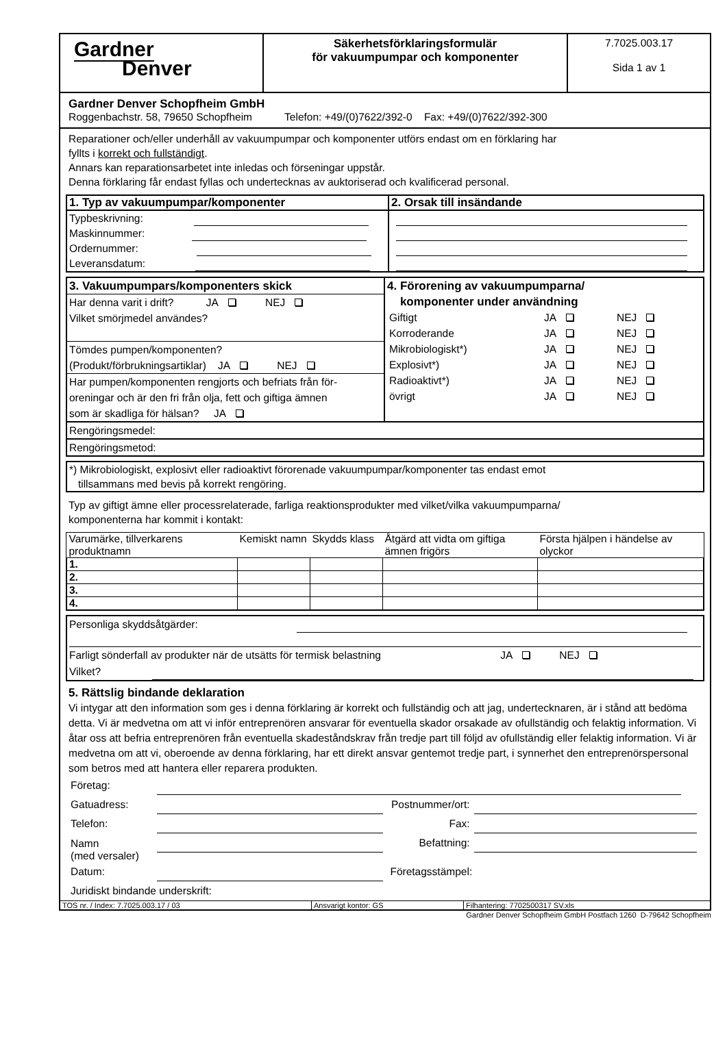| Gardner Denver | Säkerhetsförklaringsformulär för vakuumpumpar och komponenter | 7.7025.003.17 Sida 1 av 1 |
Gardner Denver Schopfheim GmbH
Roggenbachstr. 58, 79650 Schopfheim Telefon: +49/(0)7622/392-0 Fax: +49/(0)7622/392-300
Reparationer och/eller underhåll av vakuumpumpar och komponenter utförs endast om en förklaring har
fyllts i korrekt och fullständigt.
Annars kan reparationsarbetet inte inledas och förseningar uppstår.
Denna förklaring får endast fyllas och undertecknas av auktoriserad och kvalificerad personal.
| 1. Typ av vakuumpumpar/komponenter | 2. Orsak till insändande |
| Typbeskrivning: Maskinnummer: Ordernummer: Leveransdatum: | |
| 3. Vakuumpumpars/komponenters skick Har denna varit i drift? JA NEJ Vilket smörjmedel användes? Tömdes pumpen/komponenten? (Produkt/förbrukningsartiklar) JA NEJ Har pumpen/komponenten rengjorts och befriats från för- oreningar och är den fri från olja, fett och giftiga ämnen som är skadliga för hälsan? JA | 4. Förorening av vakuumpumparna/ komponenter under användning / Giftigt / JA / NEJ / / Korroderande / JA / NEJ / / Mikrobiologiskt*) / JA / NEJ / / Explosivt*) / JA / NEJ / / Radioaktivt*) / JA / NEJ / / övrigt / JA / NEJ / |
| Rengöringsmedel: | |
| Rengöringsmetod: | |
*) Mikrobiologiskt, explosivt eller radioaktivt förorenade vakuumpumpar/komponenter tas endast emot
tillsammans med bevis på korrekt rengöring.
Typ av giftigt ämne eller processrelaterade, farliga reaktionsprodukter med vilket/vilka vakuumpumparna/
komponenterna har kommit i kontakt:
| Varumärke, tillverkarens produktnamn | Kemiskt namn | Skydds klass | Åtgärd att vidta om giftiga ämnen frigörs | Första hjälpen i händelse av olyckor |
| --- | --- | --- | --- | --- |
| 1. | | | | |
| 2. | | | | |
| 3. | | | | |
| 4. | | | | |
Personliga skyddsåtgärder:
Farligt sönderfall av produkter när de utsätts för termisk belastning JA NEJ
Vilket?
5. Rättslig bindande deklaration
Vi intygar att den information som ges i denna förklaring är korrekt och fullständig och att jag, undertecknaren, är i stånd att bedöma detta. Vi är medvetna om att vi inför entreprenören ansvarar för eventuella skador orsakade av ofullständig och felaktig information. Vi åtar oss att befria entreprenören från eventuella skadeståndskrav från tredje part till följd av ofullständig eller felaktig information. Vi är medvetna om att vi, oberoende av denna förklaring, har ett direkt ansvar gentemot tredje part, i synnerhet den entreprenörspersonal som betros med att hantera eller reparera produkten.
| Företag: | | | |
| Gatuadress: | | Postnummer/ort: | |
| Telefon: | | Fax: | |
| Namn (med versaler) | | Befattning: | |
| Datum: | | Företagsstämpel: | |
| Juridiskt bindande underskrift: | | | |
| TOS nr. / Index: 7.7025.003.17 / 03 | Ansvarigt kontor: GS | Filhantering: 7702500317 SV.xls |
Gardner Denver Schopfheim GmbH Postfach 1260 D-79642 Schopfheim